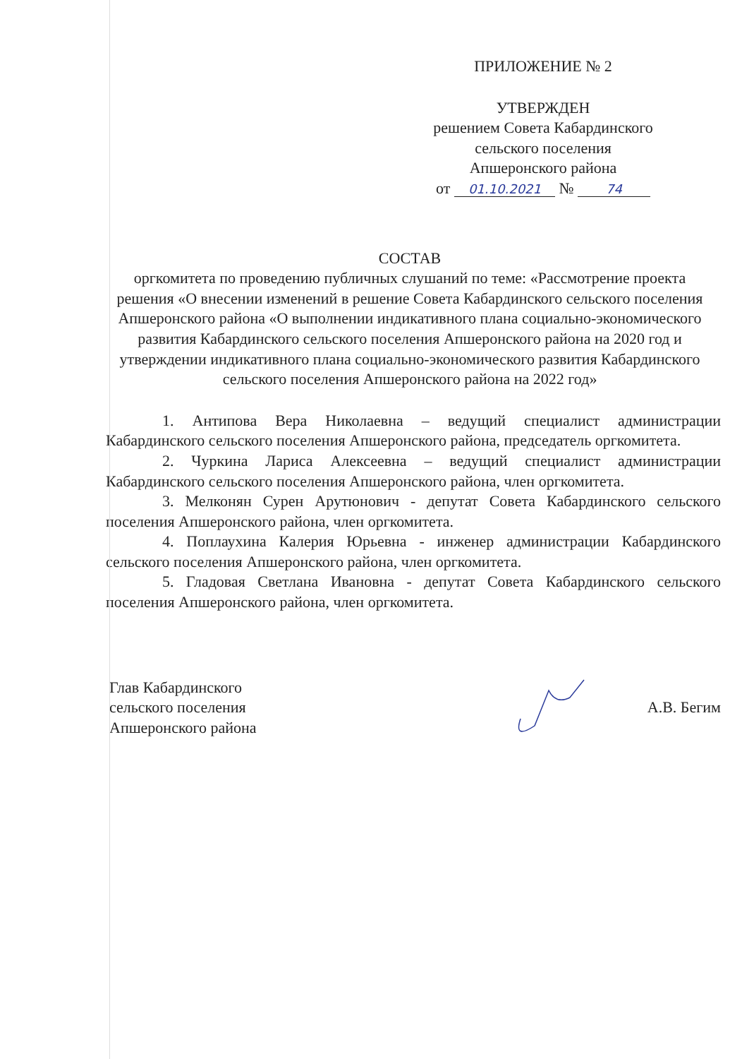ПРИЛОЖЕНИЕ № 2
УТВЕРЖДЕН
решением Совета Кабардинского
сельского поселения
Апшеронского района
от 01.10.2021 № 74
СОСТАВ
оргкомитета по проведению публичных слушаний по теме: «Рассмотрение проекта решения «О внесении изменений в решение Совета Кабардинского сельского поселения Апшеронского района «О выполнении индикативного плана социально-экономического развития Кабардинского сельского поселения Апшеронского района на 2020 год и утверждении индикативного плана социально-экономического развития Кабардинского сельского поселения Апшеронского района на 2022 год»
1. Антипова Вера Николаевна – ведущий специалист администрации Кабардинского сельского поселения Апшеронского района, председатель оргкомитета.
2. Чуркина Лариса Алексеевна – ведущий специалист администрации Кабардинского сельского поселения Апшеронского района, член оргкомитета.
3. Мелконян Сурен Арутюнович - депутат Совета Кабардинского сельского поселения Апшеронского района, член оргкомитета.
4. Поплаухина Калерия Юрьевна - инженер администрации Кабардинского сельского поселения Апшеронского района, член оргкомитета.
5. Гладовая Светлана Ивановна - депутат Совета Кабардинского сельского поселения Апшеронского района, член оргкомитета.
Глав Кабардинского
сельского поселения
Апшеронского района
А.В. Бегим